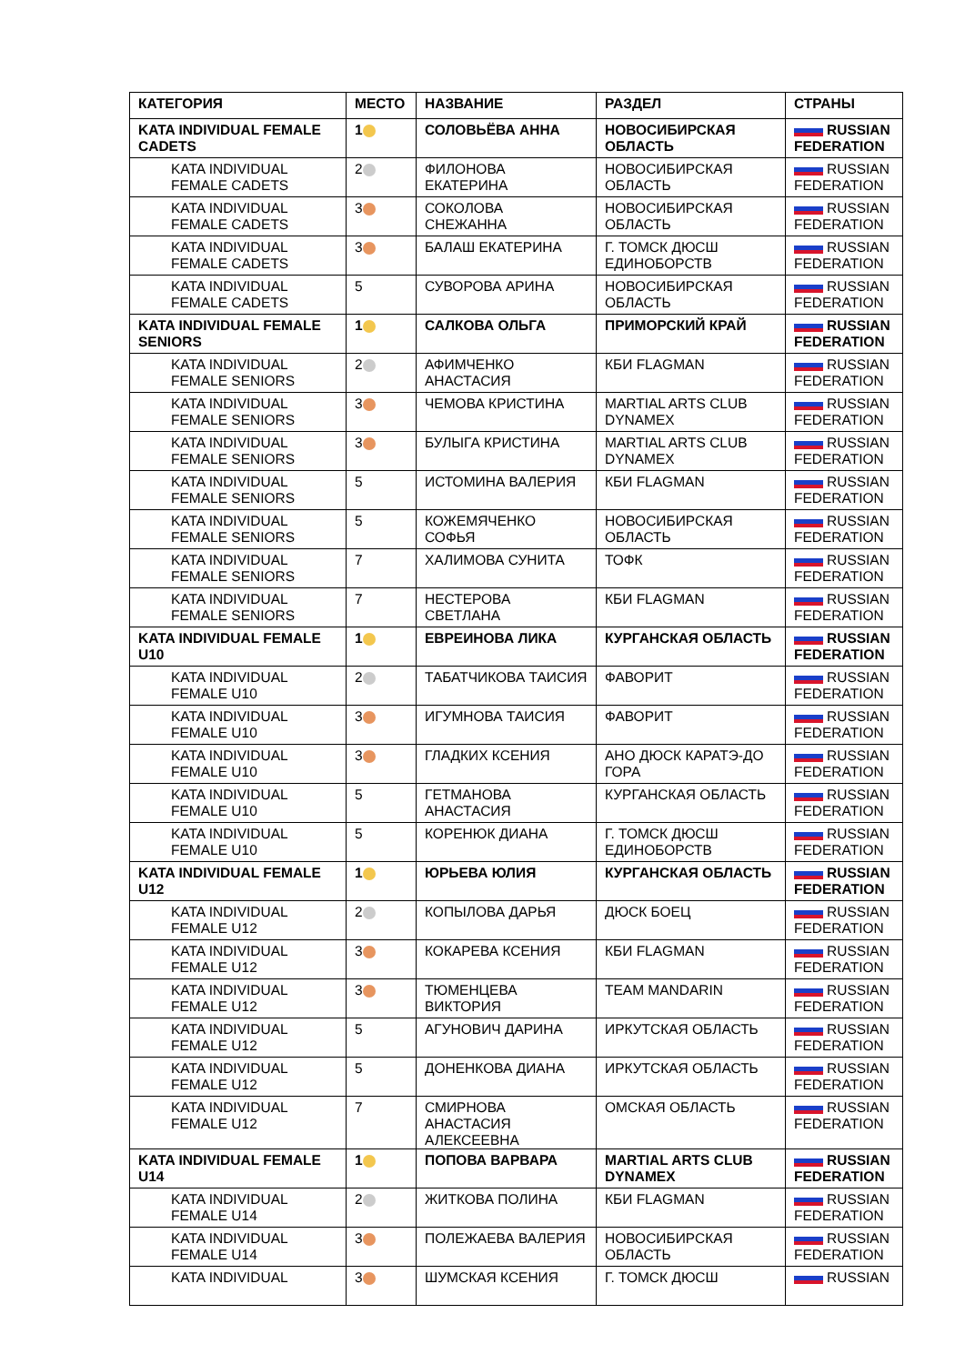| КАТЕГОРИЯ | МЕСТО | НАЗВАНИЕ | РАЗДЕЛ | СТРАНЫ |
| --- | --- | --- | --- | --- |
| KATA INDIVIDUAL FEMALE CADETS | 1 | СОЛОВЬЁВА АННА | НОВОСИБИРСКАЯ ОБЛАСТЬ | RUSSIAN FEDERATION |
| KATA INDIVIDUAL FEMALE CADETS | 2 | ФИЛОНОВА ЕКАТЕРИНА | НОВОСИБИРСКАЯ ОБЛАСТЬ | RUSSIAN FEDERATION |
| KATA INDIVIDUAL FEMALE CADETS | 3 | СОКОЛОВА СНЕЖАННА | НОВОСИБИРСКАЯ ОБЛАСТЬ | RUSSIAN FEDERATION |
| KATA INDIVIDUAL FEMALE CADETS | 3 | БАЛАШ ЕКАТЕРИНА | Г. ТОМСК ДЮСШ ЕДИНОБОРСТВ | RUSSIAN FEDERATION |
| KATA INDIVIDUAL FEMALE CADETS | 5 | СУВОРОВА АРИНА | НОВОСИБИРСКАЯ ОБЛАСТЬ | RUSSIAN FEDERATION |
| KATA INDIVIDUAL FEMALE SENIORS | 1 | САЛКОВА ОЛЬГА | ПРИМОРСКИЙ КРАЙ | RUSSIAN FEDERATION |
| KATA INDIVIDUAL FEMALE SENIORS | 2 | АФИМЧЕНКО АНАСТАСИЯ | КБИ FLAGMAN | RUSSIAN FEDERATION |
| KATA INDIVIDUAL FEMALE SENIORS | 3 | ЧЕМОВА КРИСТИНА | MARTIAL ARTS CLUB DYNAMEX | RUSSIAN FEDERATION |
| KATA INDIVIDUAL FEMALE SENIORS | 3 | БУЛЫГА КРИСТИНА | MARTIAL ARTS CLUB DYNAMEX | RUSSIAN FEDERATION |
| KATA INDIVIDUAL FEMALE SENIORS | 5 | ИСТОМИНА ВАЛЕРИЯ | КБИ FLAGMAN | RUSSIAN FEDERATION |
| KATA INDIVIDUAL FEMALE SENIORS | 5 | КОЖЕМЯЧЕНКО СОФЬЯ | НОВОСИБИРСКАЯ ОБЛАСТЬ | RUSSIAN FEDERATION |
| KATA INDIVIDUAL FEMALE SENIORS | 7 | ХАЛИМОВА СУНИТА | ТОФК | RUSSIAN FEDERATION |
| KATA INDIVIDUAL FEMALE SENIORS | 7 | НЕСТЕРОВА СВЕТЛАНА | КБИ FLAGMAN | RUSSIAN FEDERATION |
| KATA INDIVIDUAL FEMALE U10 | 1 | ЕВРЕИНОВА ЛИКА | КУРГАНСКАЯ ОБЛАСТЬ | RUSSIAN FEDERATION |
| KATA INDIVIDUAL FEMALE U10 | 2 | ТАБАТЧИКОВА ТАИСИЯ | ФАВОРИТ | RUSSIAN FEDERATION |
| KATA INDIVIDUAL FEMALE U10 | 3 | ИГУМНОВА ТАИСИЯ | ФАВОРИТ | RUSSIAN FEDERATION |
| KATA INDIVIDUAL FEMALE U10 | 3 | ГЛАДКИХ КСЕНИЯ | АНО ДЮСК КАРАТЭ-ДО ГОРА | RUSSIAN FEDERATION |
| KATA INDIVIDUAL FEMALE U10 | 5 | ГЕТМАНОВА АНАСТАСИЯ | КУРГАНСКАЯ ОБЛАСТЬ | RUSSIAN FEDERATION |
| KATA INDIVIDUAL FEMALE U10 | 5 | КОРЕНЮК ДИАНА | Г. ТОМСК ДЮСШ ЕДИНОБОРСТВ | RUSSIAN FEDERATION |
| KATA INDIVIDUAL FEMALE U12 | 1 | ЮРЬЕВА ЮЛИЯ | КУРГАНСКАЯ ОБЛАСТЬ | RUSSIAN FEDERATION |
| KATA INDIVIDUAL FEMALE U12 | 2 | КОПЫЛОВА ДАРЬЯ | ДЮСК БОЕЦ | RUSSIAN FEDERATION |
| KATA INDIVIDUAL FEMALE U12 | 3 | КОКАРЕВА КСЕНИЯ | КБИ FLAGMAN | RUSSIAN FEDERATION |
| KATA INDIVIDUAL FEMALE U12 | 3 | ТЮМЕНЦЕВА ВИКТОРИЯ | TEAM MANDARIN | RUSSIAN FEDERATION |
| KATA INDIVIDUAL FEMALE U12 | 5 | АГУНОВИЧ ДАРИНА | ИРКУТСКАЯ ОБЛАСТЬ | RUSSIAN FEDERATION |
| KATA INDIVIDUAL FEMALE U12 | 5 | ДОНЕНКОВА ДИАНА | ИРКУТСКАЯ ОБЛАСТЬ | RUSSIAN FEDERATION |
| KATA INDIVIDUAL FEMALE U12 | 7 | СМИРНОВА АНАСТАСИЯ АЛЕКСЕЕВНА | ОМСКАЯ ОБЛАСТЬ | RUSSIAN FEDERATION |
| KATA INDIVIDUAL FEMALE U14 | 1 | ПОПОВА ВАРВАРА | MARTIAL ARTS CLUB DYNAMEX | RUSSIAN FEDERATION |
| KATA INDIVIDUAL FEMALE U14 | 2 | ЖИТКОВА ПОЛИНА | КБИ FLAGMAN | RUSSIAN FEDERATION |
| KATA INDIVIDUAL FEMALE U14 | 3 | ПОЛЕЖАЕВА ВАЛЕРИЯ | НОВОСИБИРСКАЯ ОБЛАСТЬ | RUSSIAN FEDERATION |
| KATA INDIVIDUAL | 3 | ШУМСКАЯ КСЕНИЯ | Г. ТОМСК ДЮСШ | RUSSIAN |